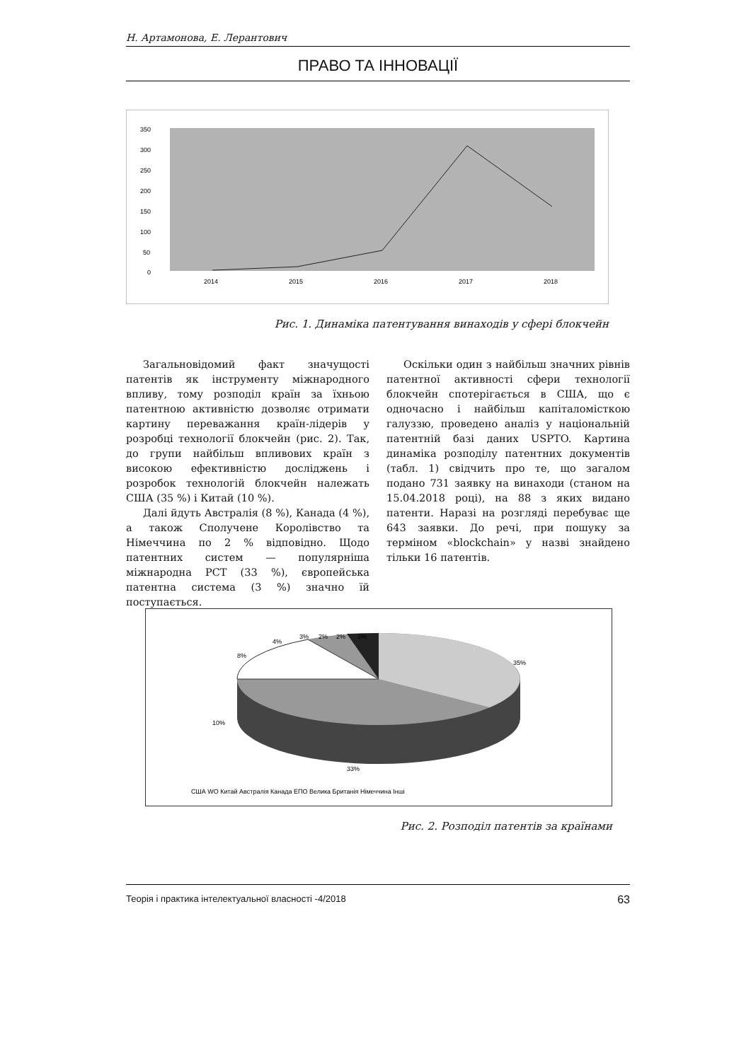Н. Артамонова, Е. Лерантович
ПРАВО ТА ІННОВАЦІЇ
350
300
250
200
150
100
50
0
2014
2015
2016
2017
2018
Рис. 1. Динаміка патентування винаходів у сфері блокчейн
Загальновідомий факт значущості патентів як інструменту міжнародного впливу, тому розподіл країн за їхньою патентною активністю дозволяє отримати картину переважання країн-лідерів у розробці технології блокчейн (рис. 2). Так, до групи найбільш впливових країн з високою ефективністю досліджень і розробок технологій блокчейн належать США (35 %) і Китай (10 %).
Далі йдуть Австралія (8 %), Канада (4 %), а також Сполучене Королівство та Німеччина по 2 % відповідно. Щодо патентних систем — популярніша міжнародна PCT (33 %), європейська патентна система (3 %) значно їй поступається.
Оскільки один з найбільш значних рівнів патентної активності сфери технології блокчейн спотерігається в США, що є одночасно і найбільш капіталомісткою галуззю, проведено аналіз у національній патентній базі даних USPTO. Картина динаміка розподілу патентних документів (табл. 1) свідчить про те, що загалом подано 731 заявку на винаходи (станом на 15.04.2018 році), на 88 з яких видано патенти. Наразі на розгляді перебуває ще 643 заявки. До речі, при пошуку за терміном «blockchain» у назві знайдено тільки 16 патентів.
35%
33%
10%
8%
4%
3%
2%
2%
3%
США WO Китай Австралія Канада ЕПО Велика Британія Німеччина Інші
Рис. 2. Розподіл патентів за країнами
Теорія і практика інтелектуальної власності -4/2018 63